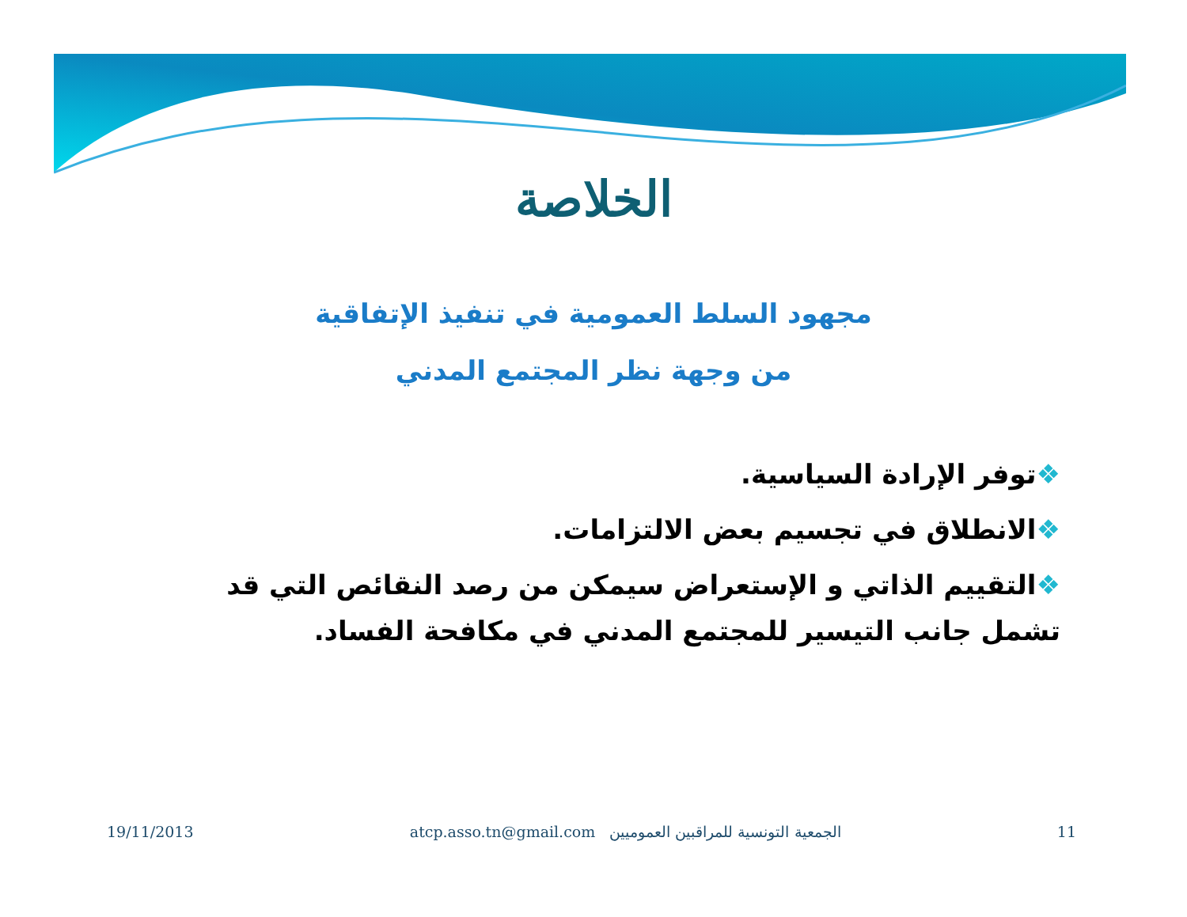الخلاصة
مجهود السلط العمومية في تنفيذ الإتفاقية
من وجهة نظر المجتمع المدني
❖توفر الإرادة السياسية.
❖الانطلاق في تجسيم بعض الالتزامات.
❖التقييم الذاتي و الإستعراض سيمكن من رصد النقائص التي قد تشمل جانب التيسير للمجتمع المدني في مكافحة الفساد.
19/11/2013 atcp.asso.tn@gmail.com الجمعية التونسية للمراقبين العموميين 11